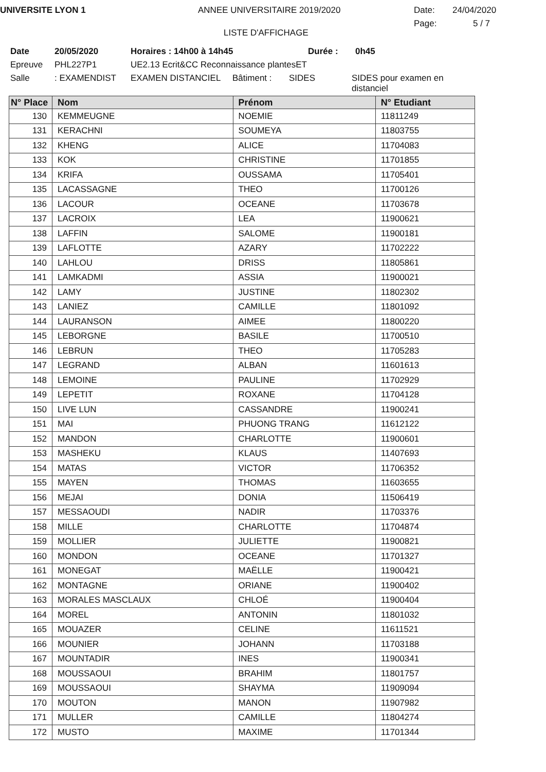UNIVERSITE LYON 1 ANNEE UNIVERSITAIRE 2019/2020 Date: 24/04/2020
LISTE D'AFFICHAGE
Page: 5 / 7
Date 20/05/2020 Horaires : 14h00 à 14h45 Durée : 0h45
Epreuve PHL227P1 UE2.13 Ecrit&CC Reconnaissance plantesET
Salle: EXAMENDIST EXAMEN DISTANCIEL Bâtiment : SIDES SIDES pour examen en distanciel
| N° Place | Nom | Prénom | N° Etudiant |
| --- | --- | --- | --- |
| 130 | KEMMEUGNE | NOEMIE | 11811249 |
| 131 | KERACHNI | SOUMEYA | 11803755 |
| 132 | KHENG | ALICE | 11704083 |
| 133 | KOK | CHRISTINE | 11701855 |
| 134 | KRIFA | OUSSAMA | 11705401 |
| 135 | LACASSAGNE | THEO | 11700126 |
| 136 | LACOUR | OCEANE | 11703678 |
| 137 | LACROIX | LEA | 11900621 |
| 138 | LAFFIN | SALOME | 11900181 |
| 139 | LAFLOTTE | AZARY | 11702222 |
| 140 | LAHLOU | DRISS | 11805861 |
| 141 | LAMKADMI | ASSIA | 11900021 |
| 142 | LAMY | JUSTINE | 11802302 |
| 143 | LANIEZ | CAMILLE | 11801092 |
| 144 | LAURANSON | AIMEE | 11800220 |
| 145 | LEBORGNE | BASILE | 11700510 |
| 146 | LEBRUN | THEO | 11705283 |
| 147 | LEGRAND | ALBAN | 11601613 |
| 148 | LEMOINE | PAULINE | 11702929 |
| 149 | LEPETIT | ROXANE | 11704128 |
| 150 | LIVE LUN | CASSANDRE | 11900241 |
| 151 | MAI | PHUONG TRANG | 11612122 |
| 152 | MANDON | CHARLOTTE | 11900601 |
| 153 | MASHEKU | KLAUS | 11407693 |
| 154 | MATAS | VICTOR | 11706352 |
| 155 | MAYEN | THOMAS | 11603655 |
| 156 | MEJAI | DONIA | 11506419 |
| 157 | MESSAOUDI | NADIR | 11703376 |
| 158 | MILLE | CHARLOTTE | 11704874 |
| 159 | MOLLIER | JULIETTE | 11900821 |
| 160 | MONDON | OCEANE | 11701327 |
| 161 | MONEGAT | MAËLLE | 11900421 |
| 162 | MONTAGNE | ORIANE | 11900402 |
| 163 | MORALES MASCLAUX | CHLOÉ | 11900404 |
| 164 | MOREL | ANTONIN | 11801032 |
| 165 | MOUAZER | CELINE | 11611521 |
| 166 | MOUNIER | JOHANN | 11703188 |
| 167 | MOUNTADIR | INES | 11900341 |
| 168 | MOUSSAOUI | BRAHIM | 11801757 |
| 169 | MOUSSAOUI | SHAYMA | 11909094 |
| 170 | MOUTON | MANON | 11907982 |
| 171 | MULLER | CAMILLE | 11804274 |
| 172 | MUSTO | MAXIME | 11701344 |